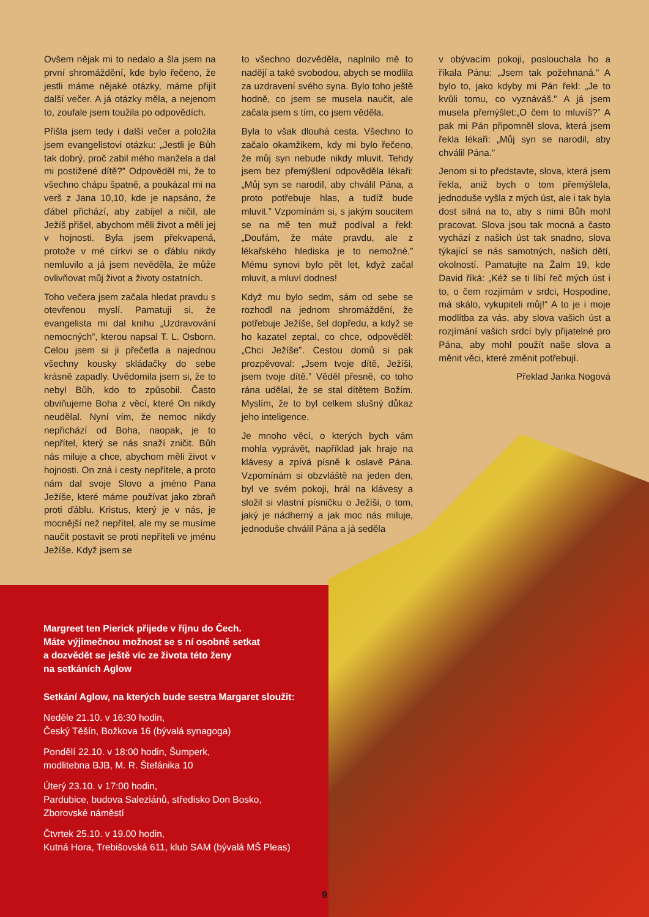Ovšem nějak mi to nedalo a šla jsem na první shromáždění, kde bylo řečeno, že jestli máme nějaké otázky, máme přijít další večer. A já otázky měla, a nejenom to, zoufale jsem toužila po odpovědích.
Přišla jsem tedy i další večer a položila jsem evangelistovi otázku: „Jestli je Bůh tak dobrý, proč zabil mého manžela a dal mi postižené dítě?” Odpověděl mi, že to všechno chápu špatně, a poukázal mi na verš z Jana 10,10, kde je napsáno, že ďábel přichází, aby zabíjel a ničil, ale Ježíš přišel, abychom měli život a měli jej v hojnosti. Byla jsem překvapená, protože v mé církvi se o ďáblu nikdy nemluvilo a já jsem nevěděla, že může ovlivňovat můj život a životy ostatních.
Toho večera jsem začala hledat pravdu s otevřenou myslí. Pamatuji si, že evangelista mi dal knihu „Uzdravování nemocných”, kterou napsal T. L. Osborn. Celou jsem si ji přečetla a najednou všechny kousky skládačky do sebe krásně zapadly. Uvědomila jsem si, že to nebyl Bůh, kdo to způsobil. Často obviňujeme Boha z věcí, které On nikdy neudělal. Nyní vím, že nemoc nikdy nepřichází od Boha, naopak, je to nepřítel, který se nás snaží zničit. Bůh nás miluje a chce, abychom měli život v hojnosti. On zná i cesty nepřítele, a proto nám dal svoje Slovo a jméno Pana Ježíše, které máme používat jako zbraň proti ďáblu. Kristus, který je v nás, je mocnější než nepřítel, ale my se musíme naučit postavit se proti nepříteli ve jménu Ježíše. Když jsem se
to všechno dozvěděla, naplnilo mě to nadějí a také svobodou, abych se modlila za uzdravení svého syna. Bylo toho ještě hodně, co jsem se musela naučit, ale začala jsem s tím, co jsem věděla.
Byla to však dlouhá cesta. Všechno to začalo okamžikem, kdy mi bylo řečeno, že můj syn nebude nikdy mluvit. Tehdy jsem bez přemýšlení odpověděla lékaři: „Můj syn se narodil, aby chválil Pána, a proto potřebuje hlas, a tudíž bude mluvit.” Vzpomínám si, s jakým soucitem se na mě ten muž podíval a řekl: „Doufám, že máte pravdu, ale z lékařského hlediska je to nemožné.” Mému synovi bylo pět let, když začal mluvit, a mluví dodnes!
Když mu bylo sedm, sám od sebe se rozhodl na jednom shromáždění, že potřebuje Ježíše, šel dopředu, a když se ho kazatel zeptal, co chce, odpověděl: „Chci Ježíše”. Cestou domů si pak prozpěvoval: „Jsem tvoje dítě, Ježíši, jsem tvoje dítě.” Věděl přesně, co toho rána udělal, že se stal dítětem Božím. Myslím, že to byl celkem slušný důkaz jeho inteligence.
Je mnoho věcí, o kterých bych vám mohla vyprávět, například jak hraje na klávesy a zpívá písně k oslavě Pána. Vzpomínám si obzvláště na jeden den, byl ve svém pokoji, hrál na klávesy a složil si vlastní písničku o Ježíši, o tom, jaký je nádherný a jak moc nás miluje, jednoduše chválil Pána a já seděla
v obývacím pokoji, poslouchala ho a říkala Pánu: „Jsem tak požehnaná.” A bylo to, jako kdyby mi Pán řekl: „Je to kvůli tomu, co vyznáváš.” A já jsem musela přemýšlet:„O čem to mluvíš?” A pak mi Pán připomněl slova, která jsem řekla lékaři: „Můj syn se narodil, aby chválil Pána.”
Jenom si to představte, slova, která jsem řekla, aniž bych o tom přemýšlela, jednoduše vyšla z mých úst, ale i tak byla dost silná na to, aby s nimi Bůh mohl pracovat. Slova jsou tak mocná a často vychází z našich úst tak snadno, slova týkající se nás samotných, našich dětí, okolností. Pamatujte na Žalm 19, kde David říká: „Kéž se ti líbí řeč mých úst i to, o čem rozjímám v srdci, Hospodine, má skálo, vykupiteli můj!“ A to je i moje modlitba za vás, aby slova vašich úst a rozjímání vašich srdcí byly přijatelné pro Pána, aby mohl použít naše slova a měnit věci, které změnit potřebují.
Překlad Janka Nogová
Margreet ten Pierick přijede v říjnu do Čech.
Máte výjimečnou možnost se s ní osobně setkat
a dozvědět se ještě víc ze života této ženy
na setkáních Aglow
Setkání Aglow, na kterých bude sestra Margaret sloužit:
Neděle 21.10. v 16:30 hodin,
Český Těšín, Božkova 16 (bývalá synagoga)
Pondělí 22.10. v 18:00 hodin, Šumperk,
modlitebna BJB, M. R. Štefánika 10
Úterý 23.10. v 17:00 hodin,
Pardubice, budova Saleziánů, středisko Don Bosko,
Zborovské náměstí
Čtvrtek 25.10. v 19.00 hodin,
Kutná Hora, Trebišovská 611, klub SAM (bývalá MŠ Pleas)
9